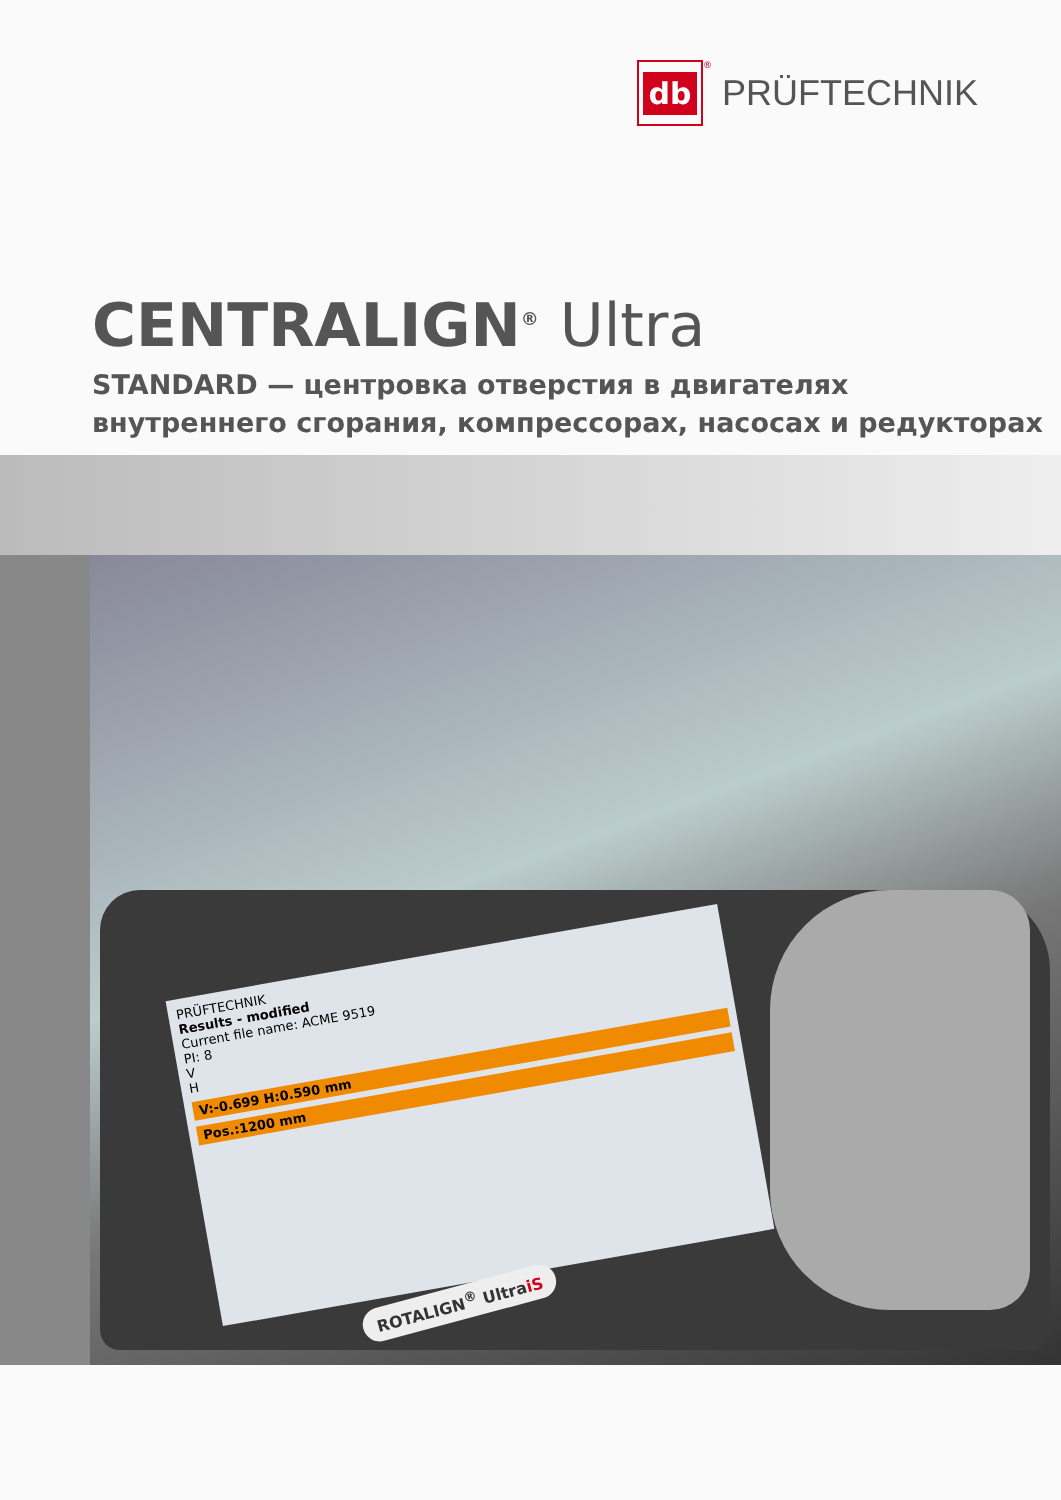db
<sup>®</sup>
PRÜFTECHNIK
CENTRALIGN<sup>®</sup> Ultra
STANDARD — центровка отверстия в двигателях
внутреннего сгорания, компрессорах, насосах и редукторах
PRÜFTECHNIK
Results - modified
Current file name: ACME 9519
PI: 8
V
H
V:-0.699 H:0.590 mm
Pos.:1200 mm
ROTALIGN<sup>®</sup> UltraiS